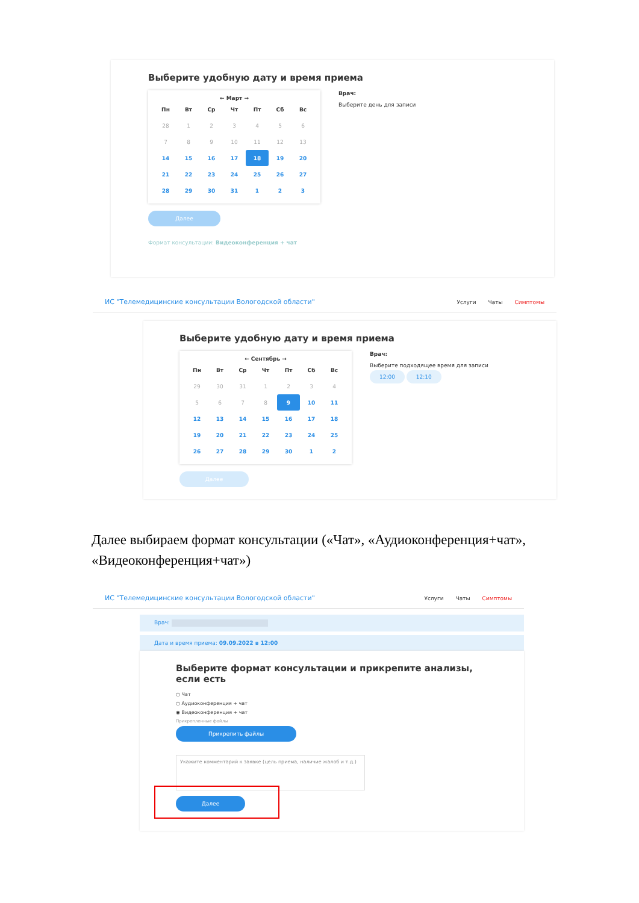Выберите удобную дату и время приема
← Март →
| Пн | Вт | Ср | Чт | Пт | Сб | Вс |
| --- | --- | --- | --- | --- | --- | --- |
| 28 | 1 | 2 | 3 | 4 | 5 | 6 |
| 7 | 8 | 9 | 10 | 11 | 12 | 13 |
| 14 | 15 | 16 | 17 | 18 | 19 | 20 |
| 21 | 22 | 23 | 24 | 25 | 26 | 27 |
| 28 | 29 | 30 | 31 | 1 | 2 | 3 |
Врач:
Выберите день для записи
Далее
Формат консультации: Видеоконференция + чат
ИС "Телемедицинские консультации Вологодской области" Услуги Чаты Симптомы
Выберите удобную дату и время приема
← Сентябрь →
| Пн | Вт | Ср | Чт | Пт | Сб | Вс |
| --- | --- | --- | --- | --- | --- | --- |
| 29 | 30 | 31 | 1 | 2 | 3 | 4 |
| 5 | 6 | 7 | 8 | 9 | 10 | 11 |
| 12 | 13 | 14 | 15 | 16 | 17 | 18 |
| 19 | 20 | 21 | 22 | 23 | 24 | 25 |
| 26 | 27 | 28 | 29 | 30 | 1 | 2 |
Врач:
Выберите подходящее время для записи
12:00 12:10
Далее
Далее выбираем формат консультации («Чат», «Аудиоконференция+чат», «Видеоконференция+чат»)
ИС "Телемедицинские консультации Вологодской области" Услуги Чаты Симптомы
Врач:
Дата и время приема: 09.09.2022 в 12:00
Выберите формат консультации и прикрепите анализы, если есть
○ Чат
○ Аудиоконференция + чат
◉ Видеоконференция + чат
Прикрепленные файлы
Прикрепить файлы
Укажите комментарий к заявке (цель приема, наличие жалоб и т.д.)
Далее